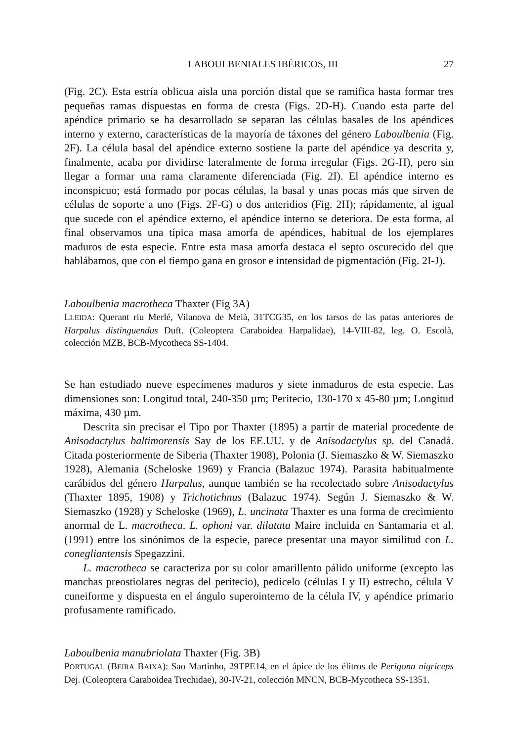LABOULBENIALES IBÉRICOS, III 27
(Fig. 2C). Esta estría oblicua aisla una porción distal que se ramifica hasta formar tres pequeñas ramas dispuestas en forma de cresta (Figs. 2D-H). Cuando esta parte del apéndice primario se ha desarrollado se separan las células basales de los apéndices interno y externo, características de la mayoría de táxones del género Laboulbenia (Fig. 2F). La célula basal del apéndice externo sostiene la parte del apéndice ya descrita y, finalmente, acaba por dividirse lateralmente de forma irregular (Figs. 2G-H), pero sin llegar a formar una rama claramente diferenciada (Fig. 2I). El apéndice interno es inconspicuo; está formado por pocas células, la basal y unas pocas más que sirven de células de soporte a uno (Figs. 2F-G) o dos anteridios (Fig. 2H); rápidamente, al igual que sucede con el apéndice externo, el apéndice interno se deteriora. De esta forma, al final observamos una típica masa amorfa de apéndices, habitual de los ejemplares maduros de esta especie. Entre esta masa amorfa destaca el septo oscurecido del que hablábamos, que con el tiempo gana en grosor e intensidad de pigmentación (Fig. 2I-J).
Laboulbenia macrotheca Thaxter (Fig 3A)
LLEIDA: Querant riu Merlé, Vilanova de Meià, 31TCG35, en los tarsos de las patas anteriores de Harpalus distinguendus Duft. (Coleoptera Caraboidea Harpalidae), 14-VIII-82, leg. O. Escolà, colección MZB, BCB-Mycotheca SS-1404.
Se han estudiado nueve especímenes maduros y siete inmaduros de esta especie. Las dimensiones son: Longitud total, 240-350 µm; Peritecio, 130-170 x 45-80 µm; Longitud máxima, 430 µm.
Descrita sin precisar el Tipo por Thaxter (1895) a partir de material procedente de Anisodactylus baltimorensis Say de los EE.UU. y de Anisodactylus sp. del Canadá. Citada posteriormente de Siberia (Thaxter 1908), Polonia (J. Siemaszko & W. Siemaszko 1928), Alemania (Scheloske 1969) y Francia (Balazuc 1974). Parasita habitualmente carábidos del género Harpalus, aunque también se ha recolectado sobre Anisodactylus (Thaxter 1895, 1908) y Trichotichnus (Balazuc 1974). Según J. Siemaszko & W. Siemaszko (1928) y Scheloske (1969), L. uncinata Thaxter es una forma de crecimiento anormal de L. macrotheca. L. ophoni var. dilatata Maire incluida en Santamaria et al. (1991) entre los sinónimos de la especie, parece presentar una mayor similitud con L. conegliantensis Spegazzini.
L. macrotheca se caracteriza por su color amarillento pálido uniforme (excepto las manchas preostiolares negras del peritecio), pedicelo (células I y II) estrecho, célula V cuneiforme y dispuesta en el ángulo superointerno de la célula IV, y apéndice primario profusamente ramificado.
Laboulbenia manubriolata Thaxter (Fig. 3B)
PORTUGAL (BEIRA BAIXA): Sao Martinho, 29TPE14, en el ápice de los élitros de Perigona nigriceps Dej. (Coleoptera Caraboidea Trechidae), 30-IV-21, colección MNCN, BCB-Mycotheca SS-1351.